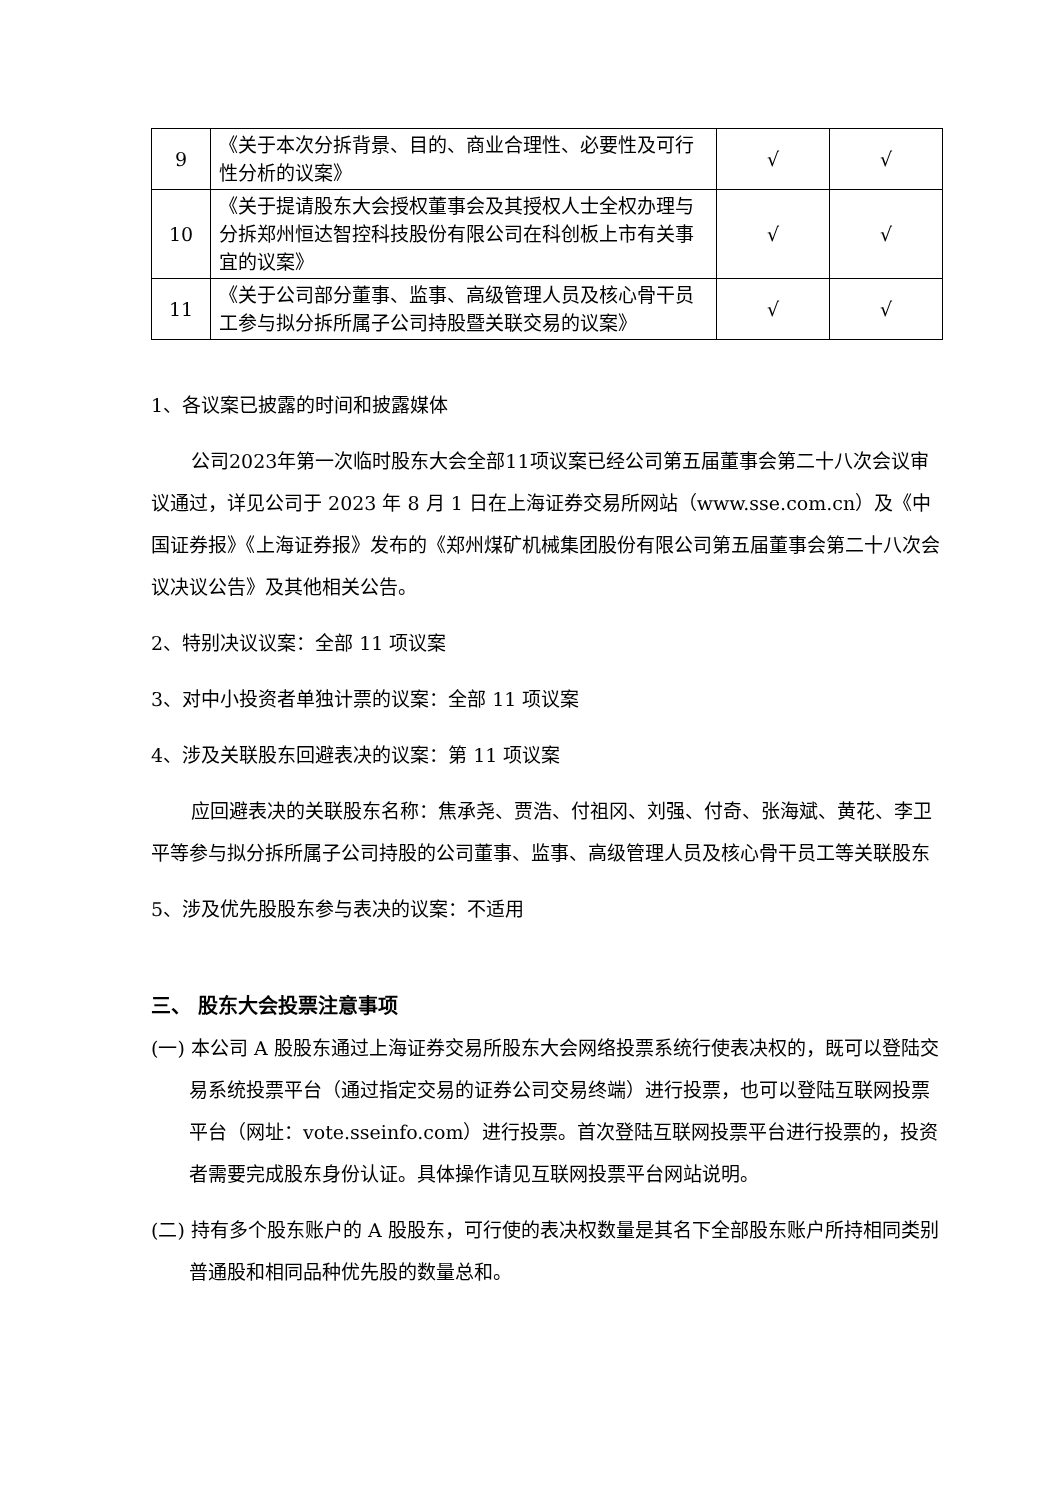| 9 | 《关于本次分拆背景、目的、商业合理性、必要性及可行性分析的议案》 | √ | √ |
| 10 | 《关于提请股东大会授权董事会及其授权人士全权办理与分拆郑州恒达智控科技股份有限公司在科创板上市有关事宜的议案》 | √ | √ |
| 11 | 《关于公司部分董事、监事、高级管理人员及核心骨干员工参与拟分拆所属子公司持股暨关联交易的议案》 | √ | √ |
1、各议案已披露的时间和披露媒体
公司2023年第一次临时股东大会全部11项议案已经公司第五届董事会第二十八次会议审议通过，详见公司于 2023 年 8 月 1 日在上海证券交易所网站（www.sse.com.cn）及《中国证券报》《上海证券报》发布的《郑州煤矿机械集团股份有限公司第五届董事会第二十八次会议决议公告》及其他相关公告。
2、特别决议议案：全部 11 项议案
3、对中小投资者单独计票的议案：全部 11 项议案
4、涉及关联股东回避表决的议案：第 11 项议案
应回避表决的关联股东名称：焦承尧、贾浩、付祖冈、刘强、付奇、张海斌、黄花、李卫平等参与拟分拆所属子公司持股的公司董事、监事、高级管理人员及核心骨干员工等关联股东
5、涉及优先股股东参与表决的议案：不适用
三、 股东大会投票注意事项
(一) 本公司 A 股股东通过上海证券交易所股东大会网络投票系统行使表决权的，既可以登陆交易系统投票平台（通过指定交易的证券公司交易终端）进行投票，也可以登陆互联网投票平台（网址：vote.sseinfo.com）进行投票。首次登陆互联网投票平台进行投票的，投资者需要完成股东身份认证。具体操作请见互联网投票平台网站说明。
(二) 持有多个股东账户的 A 股股东，可行使的表决权数量是其名下全部股东账户所持相同类别普通股和相同品种优先股的数量总和。